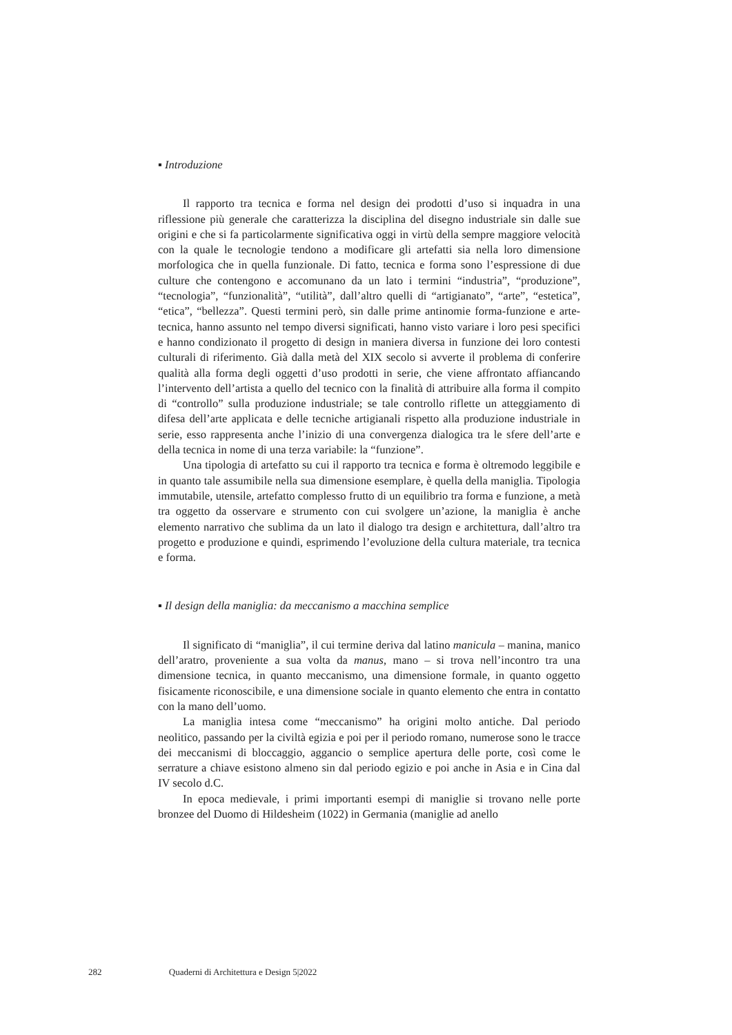▪ Introduzione
Il rapporto tra tecnica e forma nel design dei prodotti d’uso si inquadra in una riflessione più generale che caratterizza la disciplina del disegno industriale sin dalle sue origini e che si fa particolarmente significativa oggi in virtù della sempre maggiore velocità con la quale le tecnologie tendono a modificare gli artefatti sia nella loro dimensione morfologica che in quella funzionale. Di fatto, tecnica e forma sono l’espressione di due culture che contengono e accomunano da un lato i termini “industria”, “produzione”, “tecnologia”, “funzionalità”, “utilità”, dall’altro quelli di “artigianato”, “arte”, “estetica”, “etica”, “bellezza”. Questi termini però, sin dalle prime antinomie forma-funzione e arte-tecnica, hanno assunto nel tempo diversi significati, hanno visto variare i loro pesi specifici e hanno condizionato il progetto di design in maniera diversa in funzione dei loro contesti culturali di riferimento. Già dalla metà del XIX secolo si avverte il problema di conferire qualità alla forma degli oggetti d’uso prodotti in serie, che viene affrontato affiancando l’intervento dell’artista a quello del tecnico con la finalità di attribuire alla forma il compito di “controllo” sulla produzione industriale; se tale controllo riflette un atteggiamento di difesa dell’arte applicata e delle tecniche artigianali rispetto alla produzione industriale in serie, esso rappresenta anche l’inizio di una convergenza dialogica tra le sfere dell’arte e della tecnica in nome di una terza variabile: la “funzione”.
Una tipologia di artefatto su cui il rapporto tra tecnica e forma è oltremodo leggibile e in quanto tale assumibile nella sua dimensione esemplare, è quella della maniglia. Tipologia immutabile, utensile, artefatto complesso frutto di un equilibrio tra forma e funzione, a metà tra oggetto da osservare e strumento con cui svolgere un’azione, la maniglia è anche elemento narrativo che sublima da un lato il dialogo tra design e architettura, dall’altro tra progetto e produzione e quindi, esprimendo l’evoluzione della cultura materiale, tra tecnica e forma.
▪ Il design della maniglia: da meccanismo a macchina semplice
Il significato di “maniglia”, il cui termine deriva dal latino manicula – manina, manico dell’aratro, proveniente a sua volta da manus, mano – si trova nell’incontro tra una dimensione tecnica, in quanto meccanismo, una dimensione formale, in quanto oggetto fisicamente riconoscibile, e una dimensione sociale in quanto elemento che entra in contatto con la mano dell’uomo.
La maniglia intesa come “meccanismo” ha origini molto antiche. Dal periodo neolitico, passando per la civiltà egizia e poi per il periodo romano, numerose sono le tracce dei meccanismi di bloccaggio, aggancio o semplice apertura delle porte, così come le serrature a chiave esistono almeno sin dal periodo egizio e poi anche in Asia e in Cina dal IV secolo d.C.
In epoca medievale, i primi importanti esempi di maniglie si trovano nelle porte bronzee del Duomo di Hildesheim (1022) in Germania (maniglie ad anello
282 Quaderni di Architettura e Design 5|2022